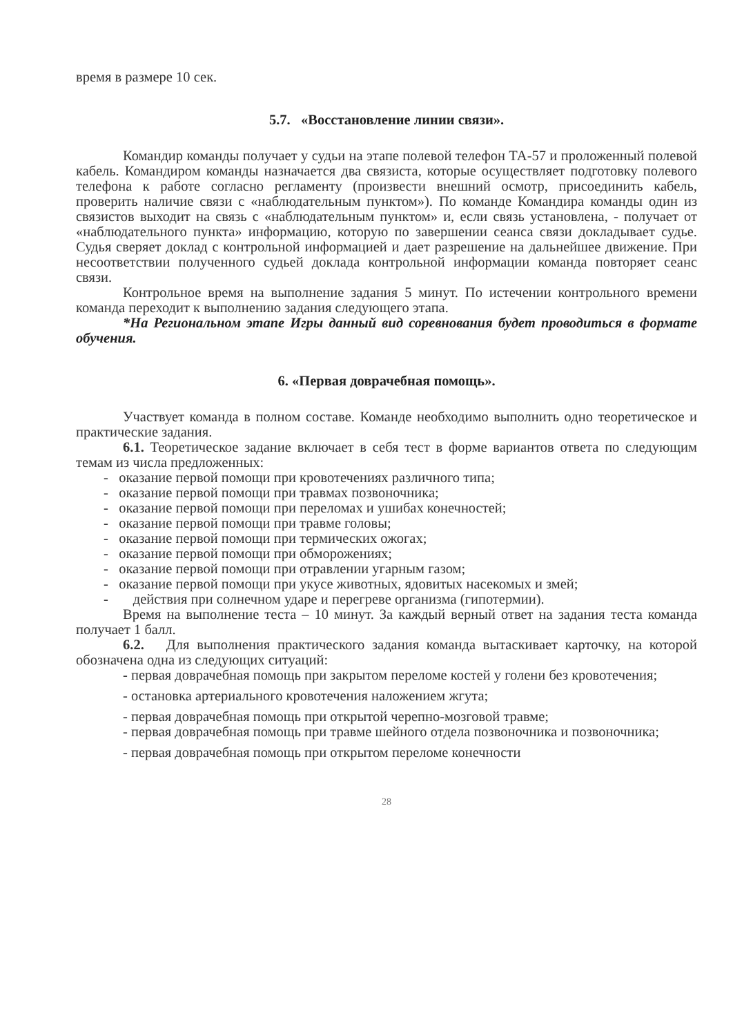время в размере 10 сек.
5.7. «Восстановление линии связи».
Командир команды получает у судьи на этапе полевой телефон ТА-57 и проложенный полевой кабель. Командиром команды назначается два связиста, которые осуществляет подготовку полевого телефона к работе согласно регламенту (произвести внешний осмотр, присоединить кабель, проверить наличие связи с «наблюдательным пунктом»). По команде Командира команды один из связистов выходит на связь с «наблюдательным пунктом» и, если связь установлена, - получает от «наблюдательного пункта» информацию, которую по завершении сеанса связи докладывает судье. Судья сверяет доклад с контрольной информацией и дает разрешение на дальнейшее движение. При несоответствии полученного судьей доклада контрольной информации команда повторяет сеанс связи.
Контрольное время на выполнение задания 5 минут. По истечении контрольного времени команда переходит к выполнению задания следующего этапа.
*На Региональном этапе Игры данный вид соревнования будет проводиться в формате обучения.
6. «Первая доврачебная помощь».
Участвует команда в полном составе. Команде необходимо выполнить одно теоретическое и практические задания.
6.1. Теоретическое задание включает в себя тест в форме вариантов ответа по следующим темам из числа предложенных:
- оказание первой помощи при кровотечениях различного типа;
- оказание первой помощи при травмах позвоночника;
- оказание первой помощи при переломах и ушибах конечностей;
- оказание первой помощи при травме головы;
- оказание первой помощи при термических ожогах;
- оказание первой помощи при обморожениях;
- оказание первой помощи при отравлении угарным газом;
- оказание первой помощи при укусе животных, ядовитых насекомых и змей;
- действия при солнечном ударе и перегреве организма (гипотермии).
Время на выполнение теста – 10 минут. За каждый верный ответ на задания теста команда получает 1 балл.
6.2. Для выполнения практического задания команда вытаскивает карточку, на которой обозначена одна из следующих ситуаций:
- первая доврачебная помощь при закрытом переломе костей у голени без кровотечения;
- остановка артериального кровотечения наложением жгута;
- первая доврачебная помощь при открытой черепно-мозговой травме;
- первая доврачебная помощь при травме шейного отдела позвоночника и позвоночника;
- первая доврачебная помощь при открытом переломе конечности
28